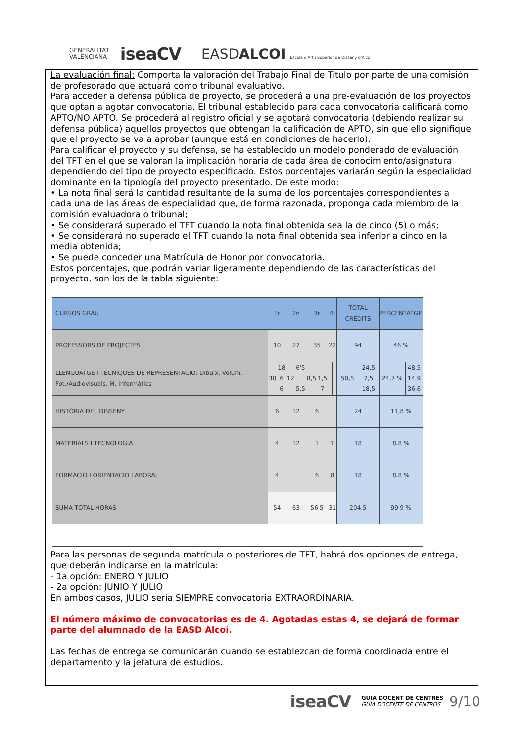GENERALITAT
VALENCIANA
iseaCV
EASDALCOI Escola d'Art i Superior de Disseny d'Alcoi
La evaluación final: Comporta la valoración del Trabajo Final de Titulo por parte de una comisión de profesorado que actuará como tribunal evaluativo.
Para acceder a defensa pública de proyecto, se procederá a una pre-evaluación de los proyectos que optan a agotar convocatoria. El tribunal establecido para cada convocatoria calificará como APTO/NO APTO. Se procederá al registro oficial y se agotará convocatoria (debiendo realizar su defensa pública) aquellos proyectos que obtengan la calificación de APTO, sin que ello signifique que el proyecto se va a aprobar (aunque está en condiciones de hacerlo).
Para calificar el proyecto y su defensa, se ha establecido un modelo ponderado de evaluación del TFT en el que se valoran la implicación horaria de cada área de conocimiento/asignatura dependiendo del tipo de proyecto especificado. Estos porcentajes variarán según la especialidad dominante en la tipología del proyecto presentado. De este modo:
• La nota final será la cantidad resultante de la suma de los porcentajes correspondientes a cada una de las áreas de especialidad que, de forma razonada, proponga cada miembro de la comisión evaluadora o tribunal;
• Se considerará superado el TFT cuando la nota final obtenida sea la de cinco (5) o más;
• Se considerará no superado el TFT cuando la nota final obtenida sea inferior a cinco en la media obtenida;
• Se puede conceder una Matrícula de Honor por convocatoria.
Estos porcentajes, que podrán variar ligeramente dependiendo de las características del proyecto, son los de la tabla siguiente:
| CURSOS GRAU | 1r | | 2n | | 3r | | 4t | | TOTAL CRÈDITS | | PERCENTATGE | |
| --- | --- | --- | --- | --- | --- | --- | --- | --- | --- | --- | --- | --- |
| PROFESSORS DE PROJECTES | 10 | | 27 | | 35 | | 22 | | 94 | | 46 % | |
| LLENGUATGE I TÈCNIQUES DE REPRESENTACIÓ: Dibuix, Volum, Fot./Audiovisuals, M. informàtics | 30 | 18 6 6 | 12 | 6'5 5,5 | 8,5 | 1,5 7 | | | 50,5 | 24,5 7,5 18,5 | 24,7 % | 48,5 14,9 36,6 |
| HISTÒRIA DEL DISSENY | 6 | | 12 | | 6 | | | | 24 | | 11,8 % | |
| MATERIALS I TECNOLOGIA | 4 | | 12 | | 1 | | 1 | | 18 | | 8,8 % | |
| FORMACIÓ I ORIENTACIÓ LABORAL | 4 | | | | 6 | | 8 | | 18 | | 8,8 % | |
| SUMA TOTAL HORAS | 54 | | 63 | | 56'5 | | 31 | | 204,5 | | 99'9 % | |
Para las personas de segunda matrícula o posteriores de TFT, habrá dos opciones de entrega, que deberán indicarse en la matrícula:
- 1a opción: ENERO Y JULIO
- 2a opción: JUNIO Y JULIO
En ambos casos, JULIO sería SIEMPRE convocatoria EXTRAORDINARIA.
El número máximo de convocatorias es de 4. Agotadas estas 4, se dejará de formar parte del alumnado de la EASD Alcoi.
Las fechas de entrega se comunicarán cuando se establezcan de forma coordinada entre el departamento y la jefatura de estudios.
iseaCV GUIA DOCENT DE CENTRES
GUÍA DOCENTE DE CENTROS 9/10